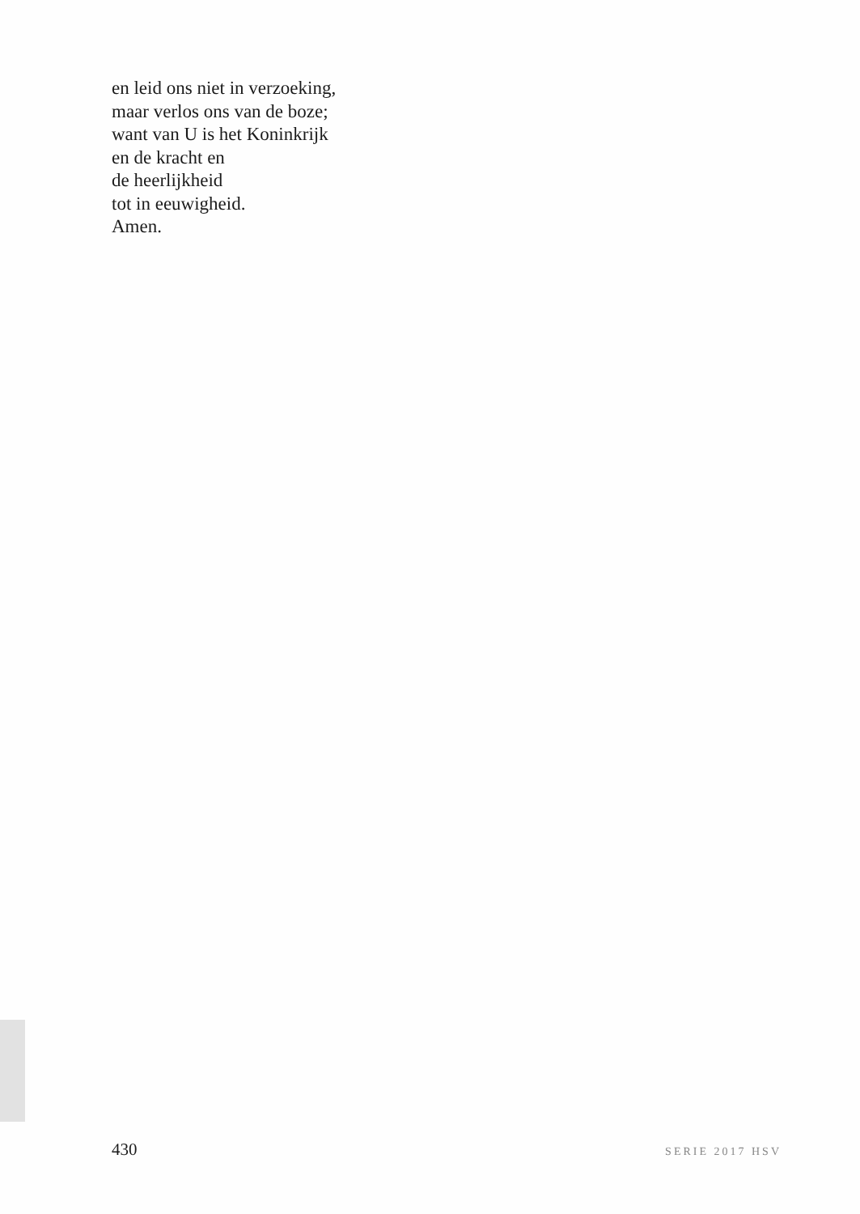en leid ons niet in verzoeking,
maar verlos ons van de boze;
want van U is het Koninkrijk
en de kracht en
de heerlijkheid
tot in eeuwigheid.
Amen.
430 SERIE 2017 HSV